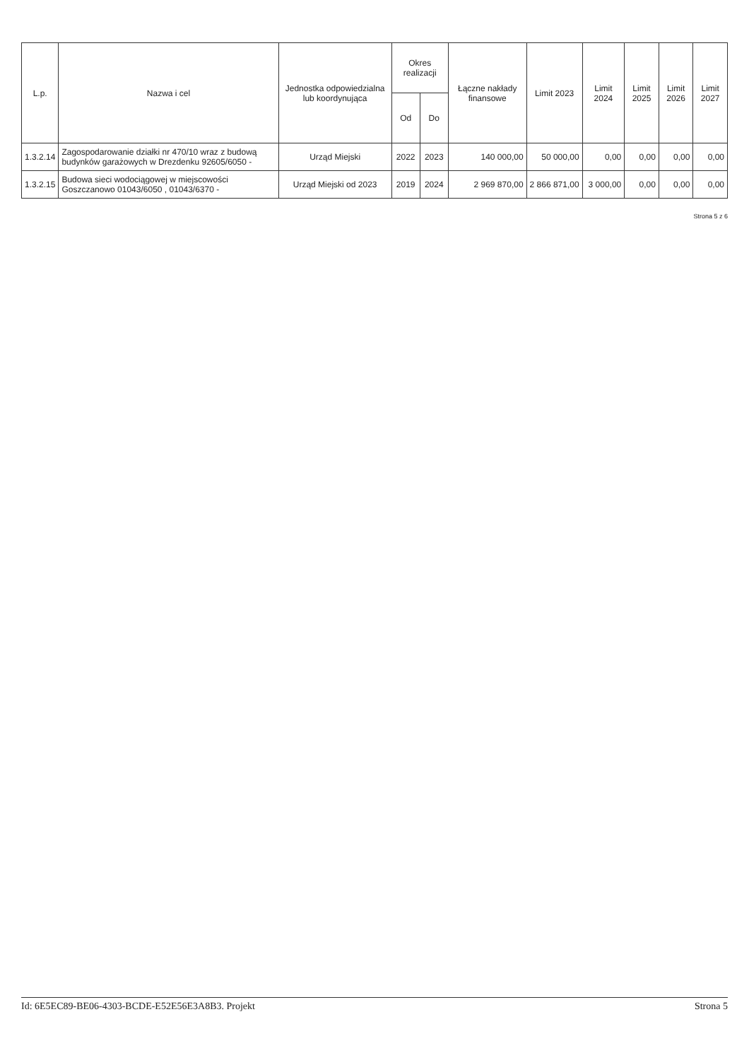| L.p. | Nazwa i cel | Jednostka odpowiedzialna lub koordynująca | Okres realizacji | | Łączne nakłady finansowe | Limit 2023 | Limit 2024 | Limit 2025 | Limit 2026 | Limit 2027 |
| --- | --- | --- | --- | --- | --- | --- | --- | --- | --- | --- |
| | | | Od | Do | | | | | | |
| 1.3.2.14 | Zagospodarowanie działki nr 470/10 wraz z budową budynków garażowych w Drezdenku 92605/6050 - | Urząd Miejski | 2022 | 2023 | 140 000,00 | 50 000,00 | 0,00 | 0,00 | 0,00 | 0,00 |
| 1.3.2.15 | Budowa sieci wodociągowej w miejscowości Goszczanowo 01043/6050 , 01043/6370 - | Urząd Miejski od 2023 | 2019 | 2024 | 2 969 870,00 | 2 866 871,00 | 3 000,00 | 0,00 | 0,00 | 0,00 |
Strona 5 z 6
Id: 6E5EC89-BE06-4303-BCDE-E52E56E3A8B3. Projekt Strona 5